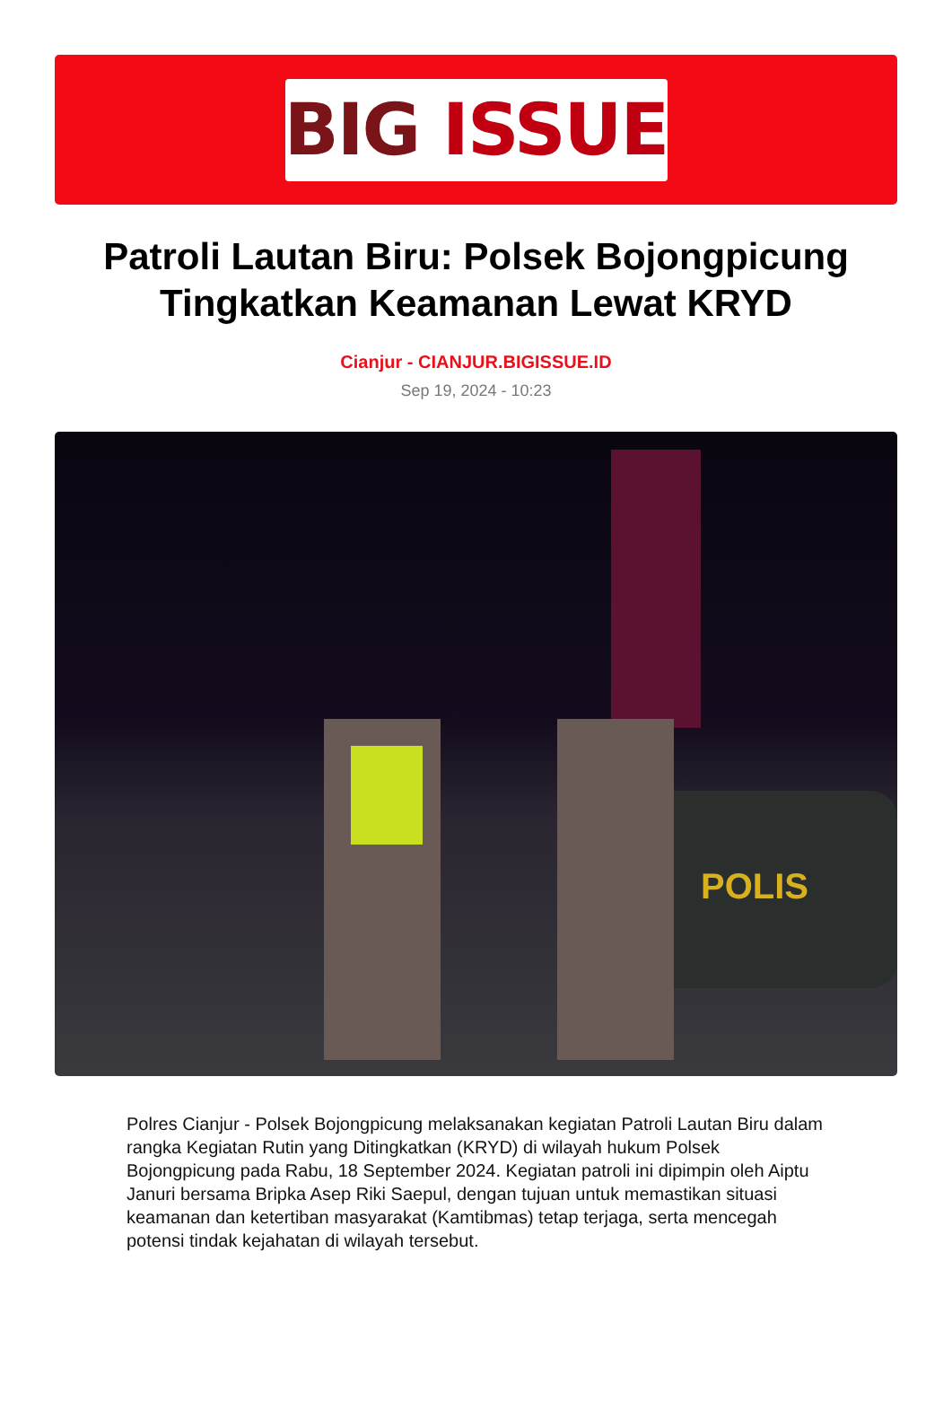BIG ISSUE
Patroli Lautan Biru: Polsek Bojongpicung Tingkatkan Keamanan Lewat KRYD
Cianjur - CIANJUR.BIGISSUE.ID
Sep 19, 2024 - 10:23
POLIS
Polres Cianjur - Polsek Bojongpicung melaksanakan kegiatan Patroli Lautan Biru dalam rangka Kegiatan Rutin yang Ditingkatkan (KRYD) di wilayah hukum Polsek Bojongpicung pada Rabu, 18 September 2024. Kegiatan patroli ini dipimpin oleh Aiptu Januri bersama Bripka Asep Riki Saepul, dengan tujuan untuk memastikan situasi keamanan dan ketertiban masyarakat (Kamtibmas) tetap terjaga, serta mencegah potensi tindak kejahatan di wilayah tersebut.